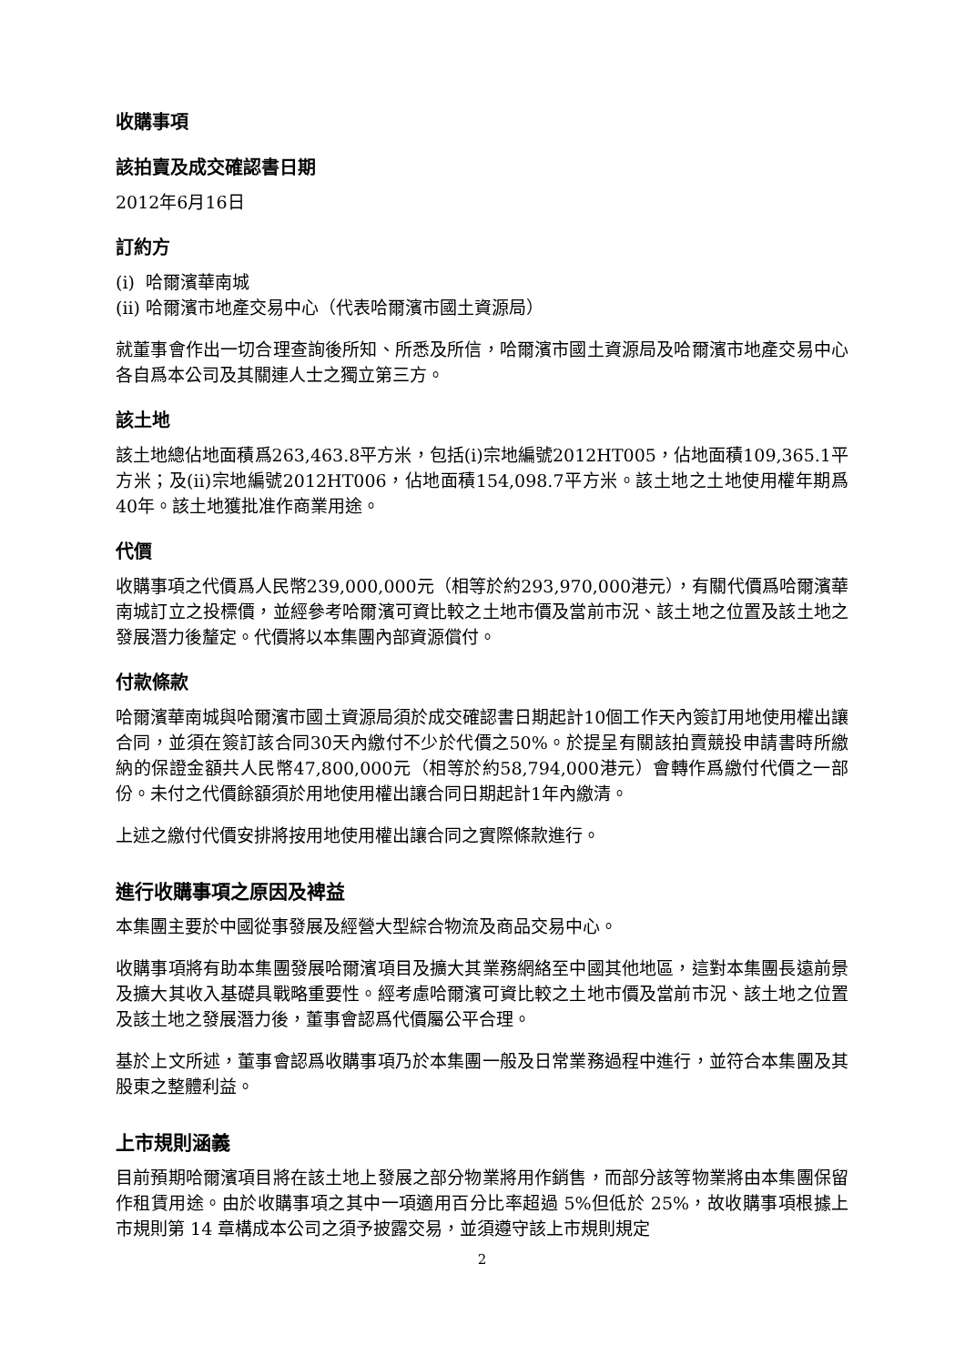收購事項
該拍賣及成交確認書日期
2012年6月16日
訂約方
(i) 哈爾濱華南城
(ii) 哈爾濱市地產交易中心（代表哈爾濱市國土資源局）
就董事會作出一切合理查詢後所知、所悉及所信，哈爾濱市國土資源局及哈爾濱市地產交易中心各自爲本公司及其關連人士之獨立第三方。
該土地
該土地總佔地面積爲263,463.8平方米，包括(i)宗地編號2012HT005，佔地面積109,365.1平方米；及(ii)宗地編號2012HT006，佔地面積154,098.7平方米。該土地之土地使用權年期爲40年。該土地獲批准作商業用途。
代價
收購事項之代價爲人民幣239,000,000元（相等於約293,970,000港元），有關代價爲哈爾濱華南城訂立之投標價，並經參考哈爾濱可資比較之土地市價及當前市況、該土地之位置及該土地之發展潛力後釐定。代價將以本集團內部資源償付。
付款條款
哈爾濱華南城與哈爾濱市國土資源局須於成交確認書日期起計10個工作天內簽訂用地使用權出讓合同，並須在簽訂該合同30天內繳付不少於代價之50%。於提呈有關該拍賣競投申請書時所繳納的保證金額共人民幣47,800,000元（相等於約58,794,000港元）會轉作爲繳付代價之一部份。未付之代價餘額須於用地使用權出讓合同日期起計1年內繳清。
上述之繳付代價安排將按用地使用權出讓合同之實際條款進行。
進行收購事項之原因及裨益
本集團主要於中國從事發展及經營大型綜合物流及商品交易中心。
收購事項將有助本集團發展哈爾濱項目及擴大其業務網絡至中國其他地區，這對本集團長遠前景及擴大其收入基礎具戰略重要性。經考慮哈爾濱可資比較之土地市價及當前市況、該土地之位置及該土地之發展潛力後，董事會認爲代價屬公平合理。
基於上文所述，董事會認爲收購事項乃於本集團一般及日常業務過程中進行，並符合本集團及其股東之整體利益。
上市規則涵義
目前預期哈爾濱項目將在該土地上發展之部分物業將用作銷售，而部分該等物業將由本集團保留作租賃用途。由於收購事項之其中一項適用百分比率超過 5%但低於 25%，故收購事項根據上市規則第 14 章構成本公司之須予披露交易，並須遵守該上市規則規定
2